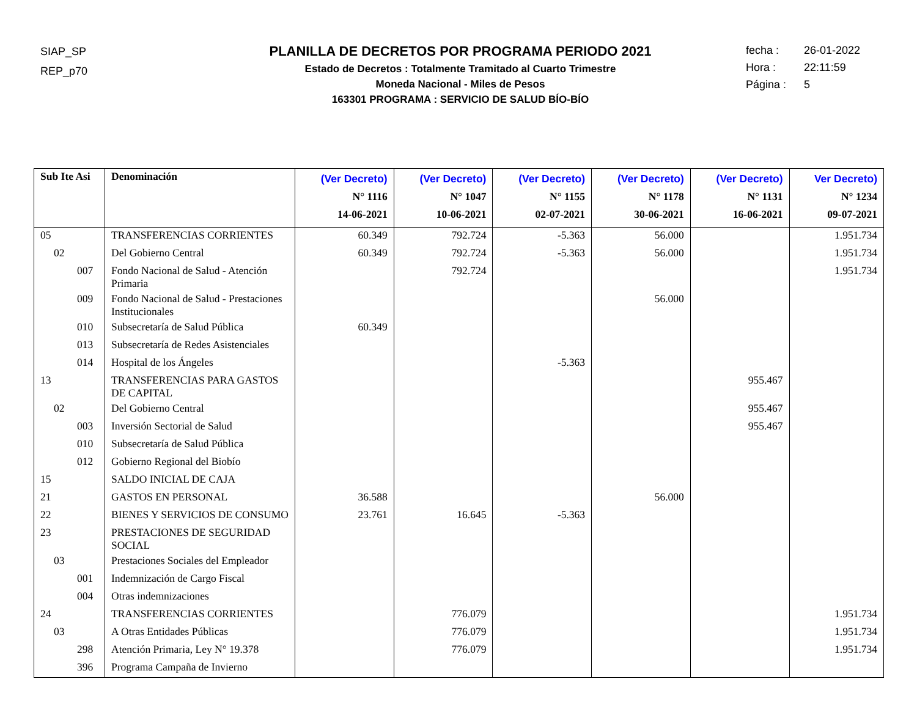SIAP_SP
REP_p70
PLANILLA DE DECRETOS POR PROGRAMA PERIODO 2021
Estado de Decretos : Totalmente Tramitado al Cuarto Trimestre
Moneda Nacional - Miles de Pesos
163301 PROGRAMA : SERVICIO DE SALUD BÍO-BÍO
fecha : 26-01-2022
Hora : 22:11:59
Página : 5
| Sub Ite Asi | Denominación | (Ver Decreto) N° 1116 14-06-2021 | (Ver Decreto) N° 1047 10-06-2021 | (Ver Decreto) N° 1155 02-07-2021 | (Ver Decreto) N° 1178 30-06-2021 | (Ver Decreto) N° 1131 16-06-2021 | Ver Decreto) N° 1234 09-07-2021 |
| --- | --- | --- | --- | --- | --- | --- | --- |
| 05 | TRANSFERENCIAS CORRIENTES | 60.349 | 792.724 | -5.363 | 56.000 | | 1.951.734 |
| 02 | Del Gobierno Central | 60.349 | 792.724 | -5.363 | 56.000 | | 1.951.734 |
| 007 | Fondo Nacional de Salud - Atención Primaria | | 792.724 | | | | 1.951.734 |
| 009 | Fondo Nacional de Salud - Prestaciones Institucionales | | | | 56.000 | | |
| 010 | Subsecretaría de Salud Pública | 60.349 | | | | | |
| 013 | Subsecretaría de Redes Asistenciales | | | | | | |
| 014 | Hospital de los Ángeles | | | -5.363 | | | |
| 13 | TRANSFERENCIAS PARA GASTOS DE CAPITAL | | | | | 955.467 | |
| 02 | Del Gobierno Central | | | | | 955.467 | |
| 003 | Inversión Sectorial de Salud | | | | | 955.467 | |
| 010 | Subsecretaría de Salud Pública | | | | | | |
| 012 | Gobierno Regional del Biobío | | | | | | |
| 15 | SALDO INICIAL DE CAJA | | | | | | |
| 21 | GASTOS EN PERSONAL | 36.588 | | | 56.000 | | |
| 22 | BIENES Y SERVICIOS DE CONSUMO | 23.761 | 16.645 | -5.363 | | | |
| 23 | PRESTACIONES DE SEGURIDAD SOCIAL | | | | | | |
| 03 | Prestaciones Sociales del Empleador | | | | | | |
| 001 | Indemnización de Cargo Fiscal | | | | | | |
| 004 | Otras indemnizaciones | | | | | | |
| 24 | TRANSFERENCIAS CORRIENTES | | 776.079 | | | | 1.951.734 |
| 03 | A Otras Entidades Públicas | | 776.079 | | | | 1.951.734 |
| 298 | Atención Primaria, Ley N° 19.378 | | 776.079 | | | | 1.951.734 |
| 396 | Programa Campaña de Invierno | | | | | | |